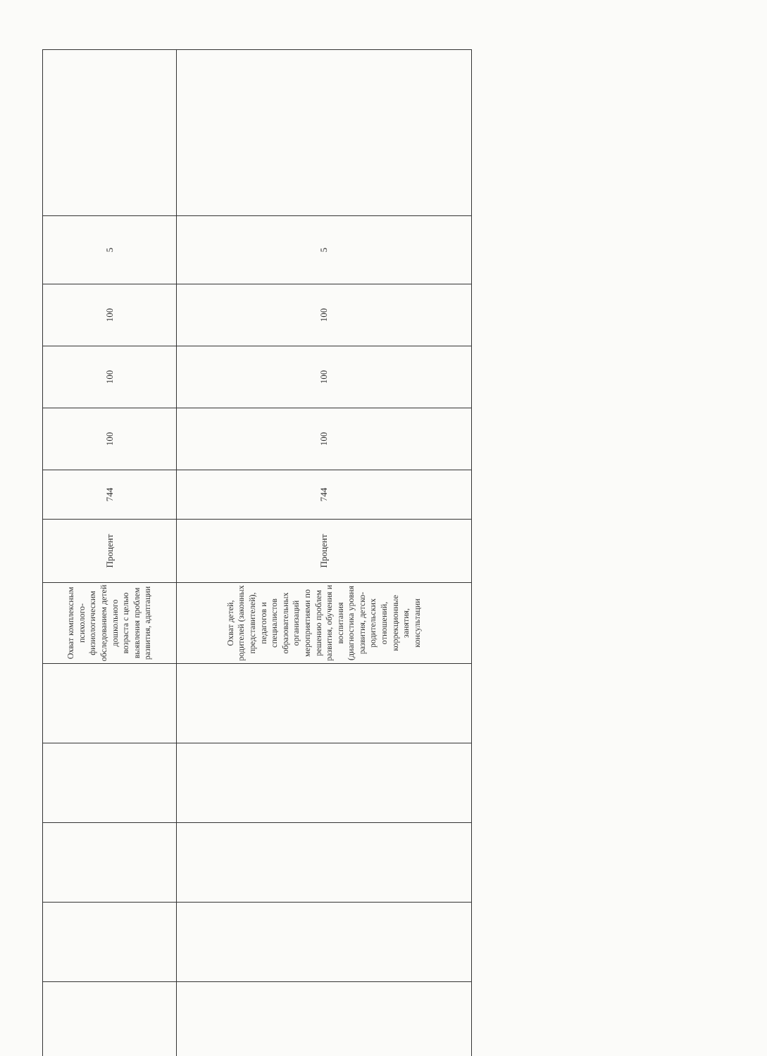| | | | | | Охват комплексным психолого-физиологическим обследованием детей дошкольного возраста с целью выявления проблем развития, адаптации | Процент | 744 | 100 | 100 | 100 | 5 | |
| | | | | | Охват детей, родителей (законных представителей), педагогов и специалистов образовательных организаций мероприятиями по решению проблем развития, обучения и воспитания (диагностика уровня развития, детско-родительских отношений, коррекционные занятия, консультации | Процент | 744 | 100 | 100 | 100 | 5 | |